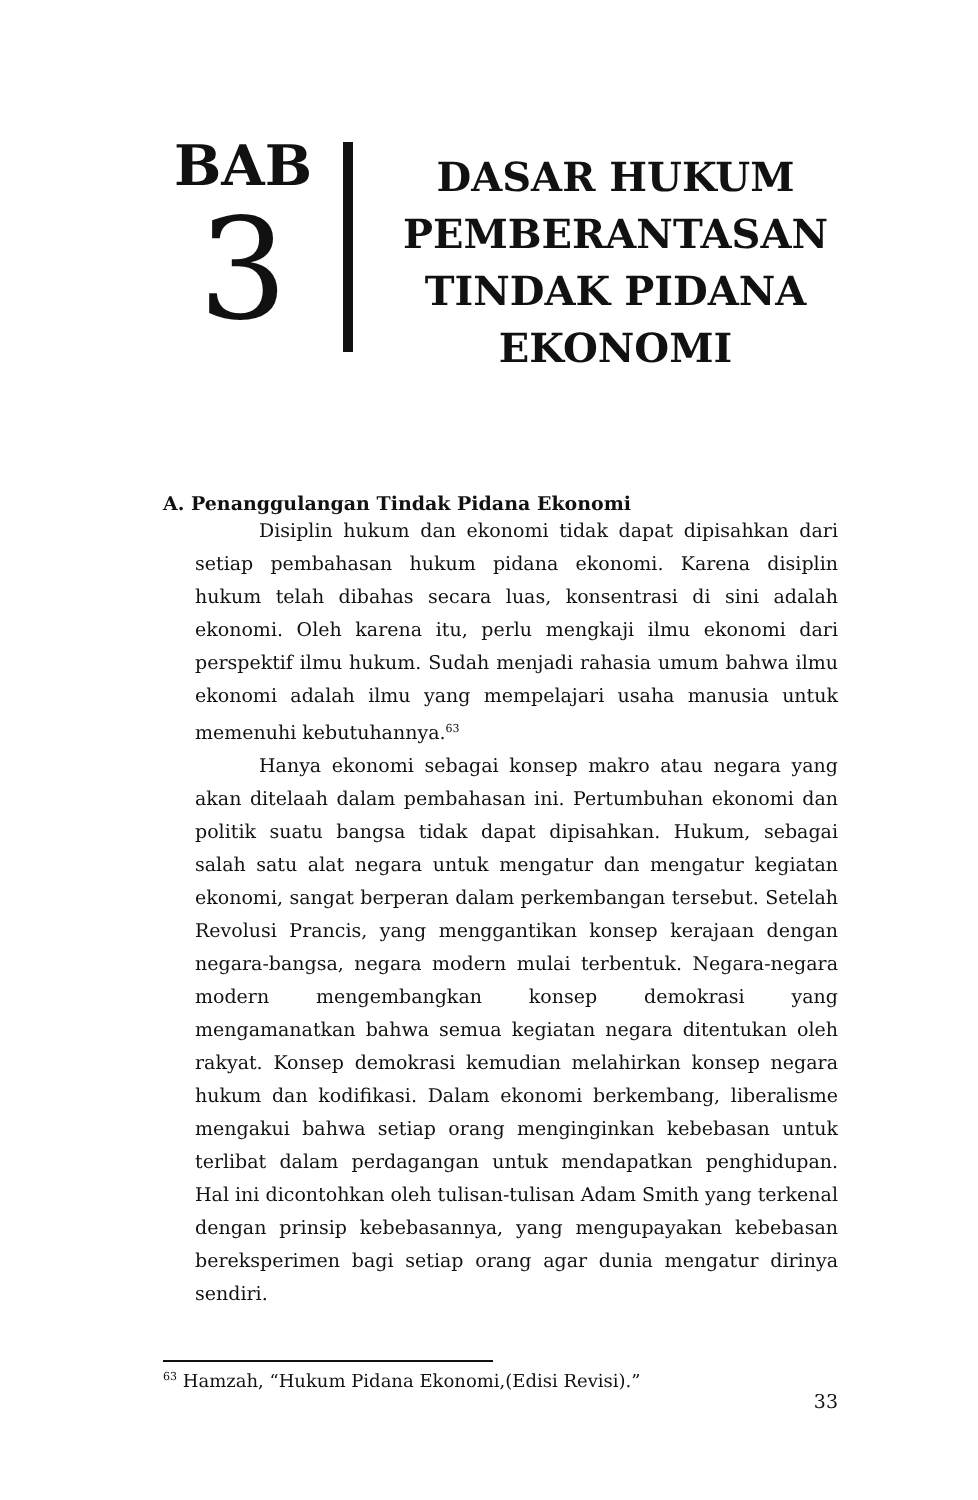BAB
3
DASAR HUKUM
PEMBERANTASAN
TINDAK PIDANA
EKONOMI
A. Penanggulangan Tindak Pidana Ekonomi
Disiplin hukum dan ekonomi tidak dapat dipisahkan dari setiap pembahasan hukum pidana ekonomi. Karena disiplin hukum telah dibahas secara luas, konsentrasi di sini adalah ekonomi. Oleh karena itu, perlu mengkaji ilmu ekonomi dari perspektif ilmu hukum. Sudah menjadi rahasia umum bahwa ilmu ekonomi adalah ilmu yang mempelajari usaha manusia untuk memenuhi kebutuhannya.<sup>63</sup>
Hanya ekonomi sebagai konsep makro atau negara yang akan ditelaah dalam pembahasan ini. Pertumbuhan ekonomi dan politik suatu bangsa tidak dapat dipisahkan. Hukum, sebagai salah satu alat negara untuk mengatur dan mengatur kegiatan ekonomi, sangat berperan dalam perkembangan tersebut. Setelah Revolusi Prancis, yang menggantikan konsep kerajaan dengan negara-bangsa, negara modern mulai terbentuk. Negara-negara modern mengembangkan konsep demokrasi yang mengamanatkan bahwa semua kegiatan negara ditentukan oleh rakyat. Konsep demokrasi kemudian melahirkan konsep negara hukum dan kodifikasi. Dalam ekonomi berkembang, liberalisme mengakui bahwa setiap orang menginginkan kebebasan untuk terlibat dalam perdagangan untuk mendapatkan penghidupan. Hal ini dicontohkan oleh tulisan-tulisan Adam Smith yang terkenal dengan prinsip kebebasannya, yang mengupayakan kebebasan bereksperimen bagi setiap orang agar dunia mengatur dirinya sendiri.
<sup>63</sup> Hamzah, “Hukum Pidana Ekonomi,(Edisi Revisi).”
33